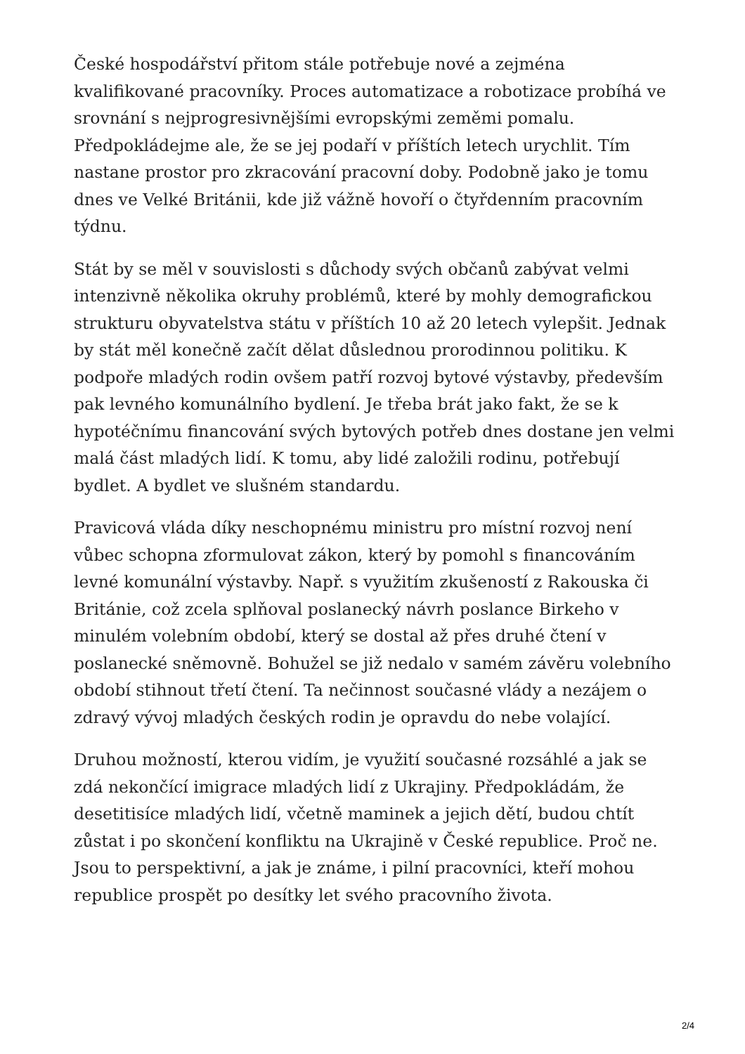České hospodářství přitom stále potřebuje nové a zejména kvalifikované pracovníky. Proces automatizace a robotizace probíhá ve srovnání s nejprogresivnějšími evropskými zeměmi pomalu. Předpokládejme ale, že se jej podaří v příštích letech urychlit. Tím nastane prostor pro zkracování pracovní doby. Podobně jako je tomu dnes ve Velké Británii, kde již vážně hovoří o čtyřdenním pracovním týdnu.
Stát by se měl v souvislosti s důchody svých občanů zabývat velmi intenzivně několika okruhy problémů, které by mohly demografickou strukturu obyvatelstva státu v příštích 10 až 20 letech vylepšit. Jednak by stát měl konečně začít dělat důslednou prorodinnou politiku. K podpoře mladých rodin ovšem patří rozvoj bytové výstavby, především pak levného komunálního bydlení. Je třeba brát jako fakt, že se k hypotéčnímu financování svých bytových potřeb dnes dostane jen velmi malá část mladých lidí. K tomu, aby lidé založili rodinu, potřebují bydlet. A bydlet ve slušném standardu.
Pravicová vláda díky neschopnému ministru pro místní rozvoj není vůbec schopna zformulovat zákon, který by pomohl s financováním levné komunální výstavby. Např. s využitím zkušeností z Rakouska či Británie, což zcela splňoval poslanecký návrh poslance Birkeho v minulém volebním období, který se dostal až přes druhé čtení v poslanecké sněmovně. Bohužel se již nedalo v samém závěru volebního období stihnout třetí čtení. Ta nečinnost současné vlády a nezájem o zdravý vývoj mladých českých rodin je opravdu do nebe volající.
Druhou možností, kterou vidím, je využití současné rozsáhlé a jak se zdá nekončící imigrace mladých lidí z Ukrajiny. Předpokládám, že desetitisíce mladých lidí, včetně maminek a jejich dětí, budou chtít zůstat i po skončení konfliktu na Ukrajině v České republice. Proč ne. Jsou to perspektivní, a jak je známe, i pilní pracovníci, kteří mohou republice prospět po desítky let svého pracovního života.
2/4